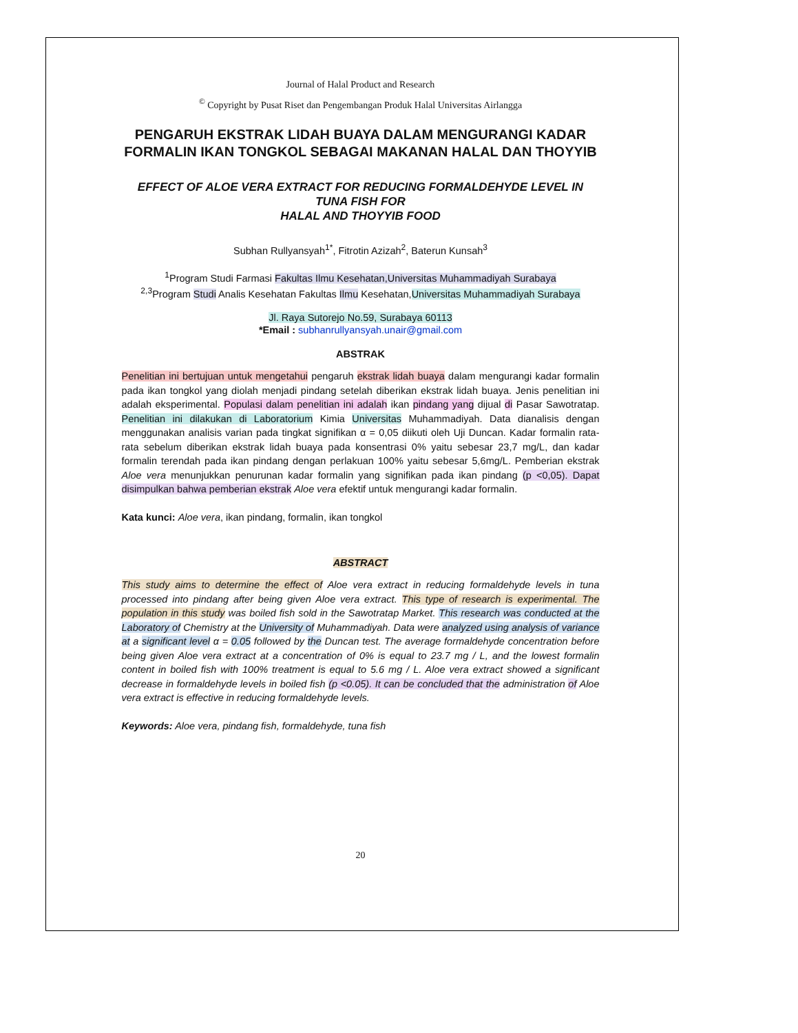Journal of Halal Product and Research
<sup>©</sup> Copyright by Pusat Riset dan Pengembangan Produk Halal Universitas Airlangga
PENGARUH EKSTRAK LIDAH BUAYA DALAM MENGURANGI KADAR FORMALIN IKAN TONGKOL SEBAGAI MAKANAN HALAL DAN THOYYIB
EFFECT OF ALOE VERA EXTRACT FOR REDUCING FORMALDEHYDE LEVEL IN TUNA FISH FOR
HALAL AND THOYYIB FOOD
Subhan Rullyansyah<sup>1*</sup>, Fitrotin Azizah<sup>2</sup>, Baterun Kunsah<sup>3</sup>
<sup>1</sup> Program Studi Farmasi Fakultas Ilmu Kesehatan,Universitas Muhammadiyah Surabaya
<sup>2,3</sup>Program Studi Analis Kesehatan Fakultas Ilmu Kesehatan,Universitas Muhammadiyah Surabaya
Jl. Raya Sutorejo No.59, Surabaya 60113
*Email : subhanrullyansyah.unair@gmail.com
ABSTRAK
Penelitian ini bertujuan untuk mengetahui pengaruh ekstrak lidah buaya dalam mengurangi kadar formalin pada ikan tongkol yang diolah menjadi pindang setelah diberikan ekstrak lidah buaya. Jenis penelitian ini adalah eksperimental. Populasi dalam penelitian ini adalah ikan pindang yang dijual di Pasar Sawotratap. Penelitian ini dilakukan di Laboratorium Kimia Universitas Muhammadiyah. Data dianalisis dengan menggunakan analisis varian pada tingkat signifikan α = 0,05 diikuti oleh Uji Duncan. Kadar formalin rata-rata sebelum diberikan ekstrak lidah buaya pada konsentrasi 0% yaitu sebesar 23,7 mg/L, dan kadar formalin terendah pada ikan pindang dengan perlakuan 100% yaitu sebesar 5,6mg/L. Pemberian ekstrak Aloe vera menunjukkan penurunan kadar formalin yang signifikan pada ikan pindang (p <0,05). Dapat disimpulkan bahwa pemberian ekstrak Aloe vera efektif untuk mengurangi kadar formalin.
Kata kunci: Aloe vera, ikan pindang, formalin, ikan tongkol
ABSTRACT
This study aims to determine the effect of Aloe vera extract in reducing formaldehyde levels in tuna processed into pindang after being given Aloe vera extract. This type of research is experimental. The population in this study was boiled fish sold in the Sawotratap Market. This research was conducted at the Laboratory of Chemistry at the University of Muhammadiyah. Data were analyzed using analysis of variance at a significant level α = 0.05 followed by the Duncan test. The average formaldehyde concentration before being given Aloe vera extract at a concentration of 0% is equal to 23.7 mg / L, and the lowest formalin content in boiled fish with 100% treatment is equal to 5.6 mg / L. Aloe vera extract showed a significant decrease in formaldehyde levels in boiled fish (p <0.05). It can be concluded that the administration of Aloe vera extract is effective in reducing formaldehyde levels.
Keywords: Aloe vera, pindang fish, formaldehyde, tuna fish
20